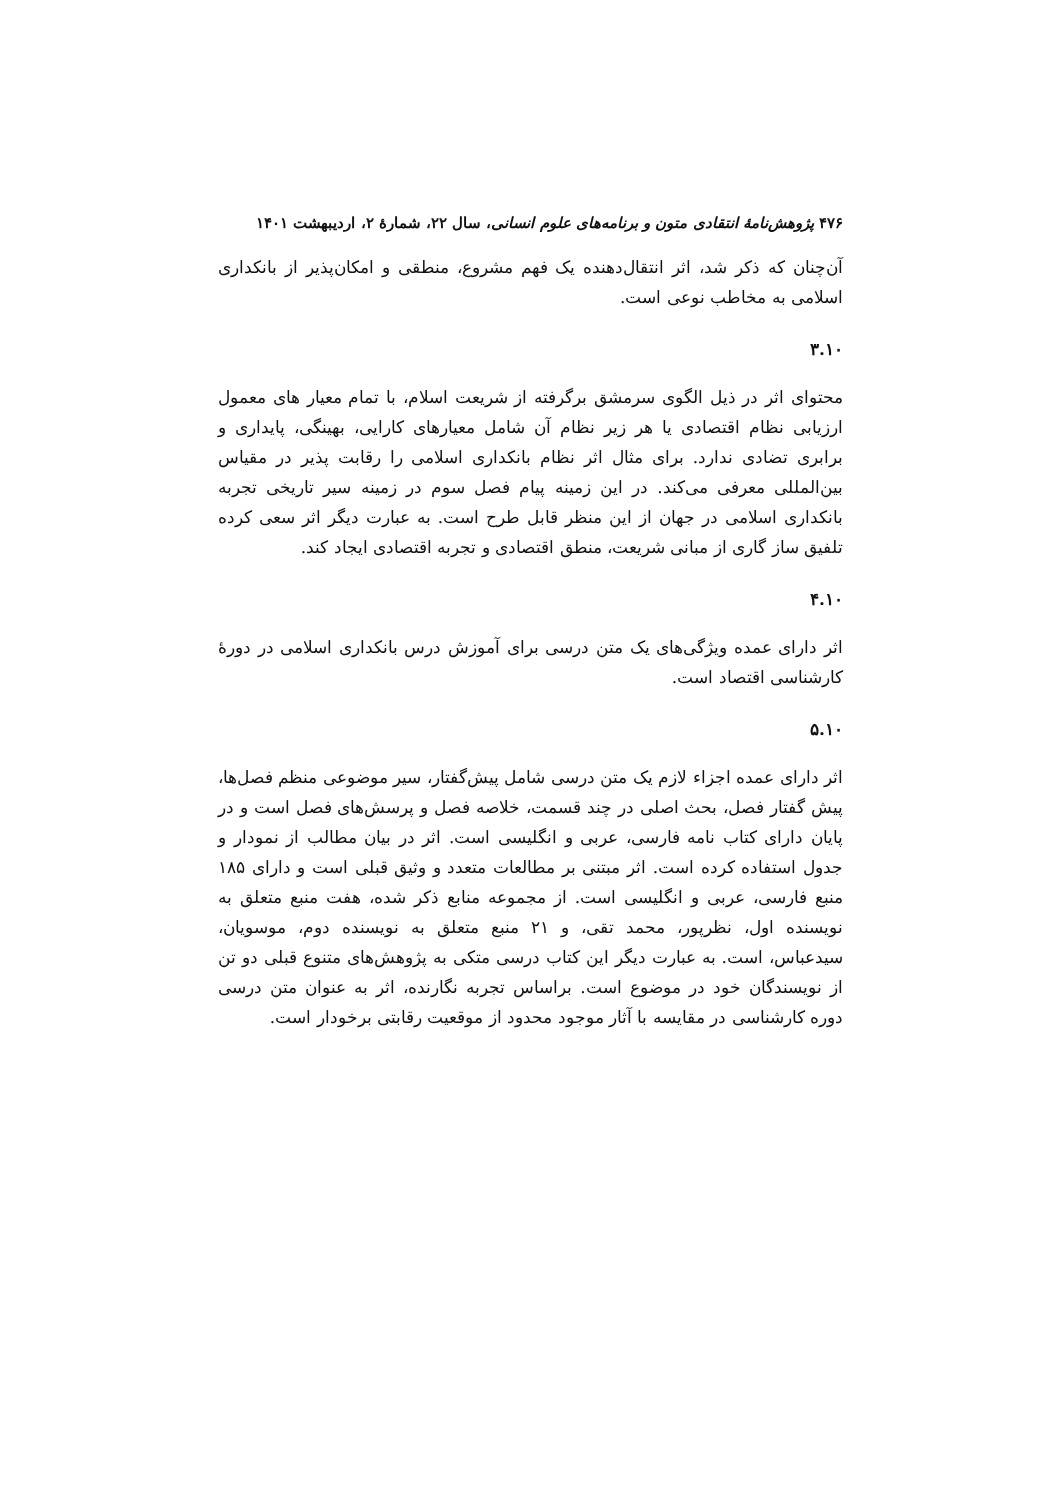۴۷۶ پژوهش‌نامهٔ انتقادی متون و برنامه‌های علوم انسانی، سال ۲۲، شمارهٔ ۲، اردیبهشت ۱۴۰۱
آن‌چنان که ذکر شد، اثر انتقال‌دهنده یک فهم مشروع، منطقی و امکان‌پذیر از بانکداری اسلامی به مخاطب نوعی است.
۳.۱۰
محتوای اثر در ذیل الگوی سرمشق برگرفته از شریعت اسلام، با تمام معیار های معمول ارزیابی نظام اقتصادی یا هر زیر نظام آن شامل معیارهای کارایی، بهینگی، پایداری و برابری تضادی ندارد. برای مثال اثر نظام بانکداری اسلامی را رقابت پذیر در مقیاس بین‌المللی معرفی می‌کند. در این زمینه پیام فصل سوم در زمینه سیر تاریخی تجربه بانکداری اسلامی در جهان از این منظر قابل طرح است. به عبارت دیگر اثر سعی کرده تلفیق ساز گاری از مبانی شریعت، منطق اقتصادی و تجربه اقتصادی ایجاد کند.
۴.۱۰
اثر دارای عمده ویژگی‌های یک متن درسی برای آموزش درس بانکداری اسلامی در دورهٔ کارشناسی اقتصاد است.
۵.۱۰
اثر دارای عمده اجزاء لازم یک متن درسی شامل پیش‌گفتار، سیر موضوعی منظم فصل‌ها، پیش گفتار فصل، بحث اصلی در چند قسمت، خلاصه فصل و پرسش‌های فصل است و در پایان دارای کتاب نامه فارسی، عربی و انگلیسی است. اثر در بیان مطالب از نمودار و جدول استفاده کرده است. اثر مبتنی بر مطالعات متعدد و وثیق قبلی است و دارای ۱۸۵ منبع فارسی، عربی و انگلیسی است. از مجموعه منابع ذکر شده، هفت منبع متعلق به نویسنده اول، نظرپور، محمد تقی، و ۲۱ منبع متعلق به نویسنده دوم، موسویان، سیدعباس، است. به عبارت دیگر این کتاب درسی متکی به پژوهش‌های متنوع قبلی دو تن از نویسندگان خود در موضوع است. براساس تجربه نگارنده، اثر به عنوان متن درسی دوره کارشناسی در مقایسه با آثار موجود محدود از موقعیت رقابتی برخودار است.